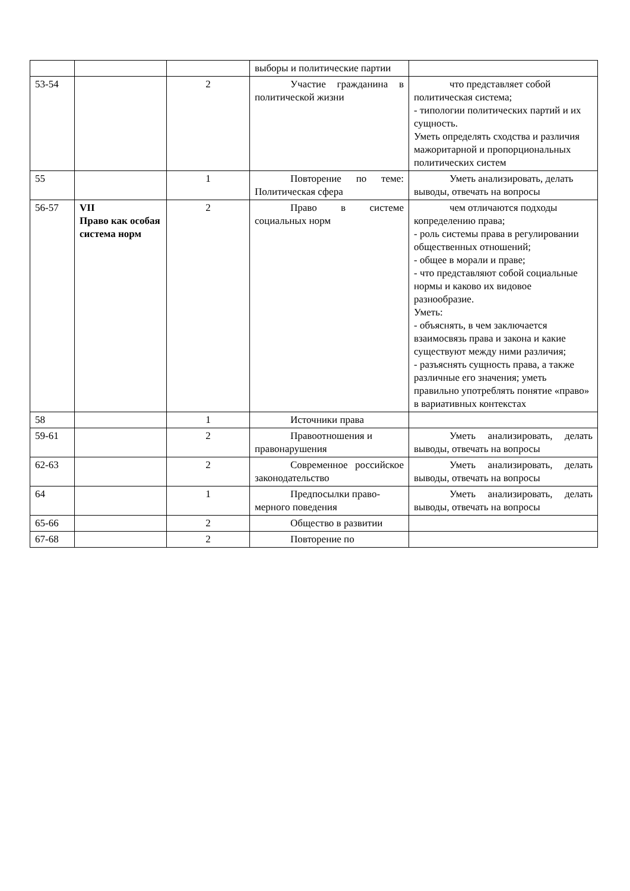| | | | выборы и политические партии | |
| 53-54 | | 2 | Участие гражда­нина в политической жизни | что представляет собой политическая система; - типологии политических партий и их сущность. Уметь определять сходства и различия мажоритарной и пропорциональных политиче­ских систем |
| 55 | | 1 | Повторение по теме: Политическая сфера | Уметь анализировать, делать выводы, отвечать на вопросы |
| 56-57 | VII Право как особая система норм | 2 | Право в системе социальных норм | чем отличаются подходы копределению права; - роль системы права в регулировании общественных отношений; - общее в морали и праве; - что представляют собой социальные нормы и каково их видовое разнообразие. Уметь: - объяснять, в чем заключается взаимосвязь права и закона и какие существуют между ними различия; - разъяснять сущность права, а также различные его значения; уметь правильно употреблять понятие «право» в вариативных контекстах |
| 58 | | 1 | Источники права | |
| 59-61 | | 2 | Правоотношения и правонарушения | Уметь анализировать, делать выводы, отвечать на вопросы |
| 62-63 | | 2 | Современное российское законода­тельство | Уметь анализировать, делать выводы, отвечать на вопросы |
| 64 | | 1 | Предпосылки право­мерного поведения | Уметь анализировать, делать выводы, отвечать на вопросы |
| 65-66 | | 2 | Общество в раз­витии | |
| 67-68 | | 2 | Повторение по | |